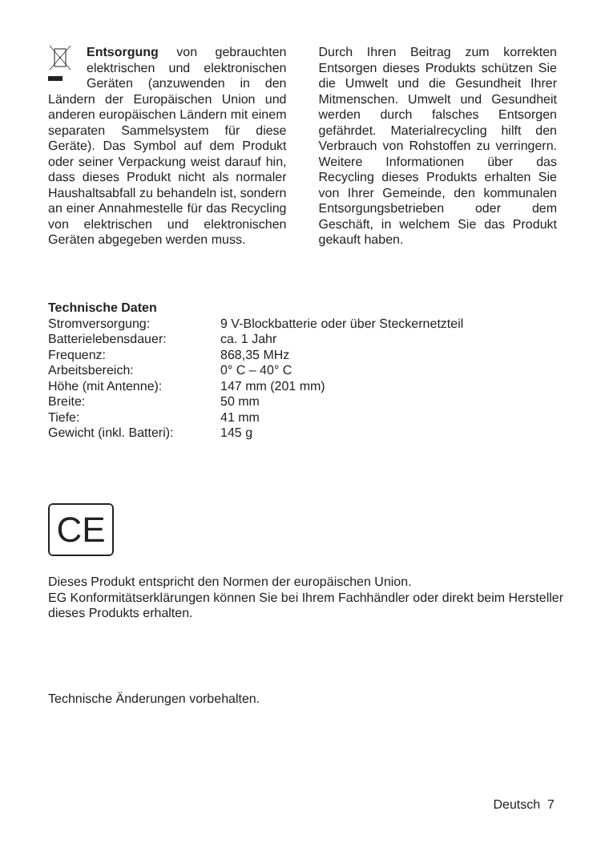Entsorgung von gebrauchten elektrischen und elektronischen Geräten (anzuwenden in den Ländern der Europäischen Union und anderen europäischen Ländern mit einem separaten Sammelsystem für diese Geräte). Das Symbol auf dem Produkt oder seiner Verpackung weist darauf hin, dass dieses Produkt nicht als normaler Haushaltsabfall zu behandeln ist, sondern an einer Annahmestelle für das Recycling von elektrischen und elektronischen Geräten abgegeben werden muss.
Durch Ihren Beitrag zum korrekten Entsorgen dieses Produkts schützen Sie die Umwelt und die Gesundheit Ihrer Mitmenschen. Umwelt und Gesundheit werden durch falsches Entsorgen gefährdet. Materialrecycling hilft den Verbrauch von Rohstoffen zu verringern. Weitere Informationen über das Recycling dieses Produkts erhalten Sie von Ihrer Gemeinde, den kommunalen Entsorgungsbetrieben oder dem Geschäft, in welchem Sie das Produkt gekauft haben.
Technische Daten
| Stromversorgung: | 9 V-Blockbatterie oder über Steckernetzteil |
| Batterielebensdauer: | ca. 1 Jahr |
| Frequenz: | 868,35 MHz |
| Arbeitsbereich: | 0° C – 40° C |
| Höhe (mit Antenne): | 147 mm (201 mm) |
| Breite: | 50 mm |
| Tiefe: | 41 mm |
| Gewicht (inkl. Batteri): | 145 g |
CE
Dieses Produkt entspricht den Normen der europäischen Union.
EG Konformitätserklärungen können Sie bei Ihrem Fachhändler oder direkt beim Hersteller dieses Produkts erhalten.
Technische Änderungen vorbehalten.
Deutsch 7